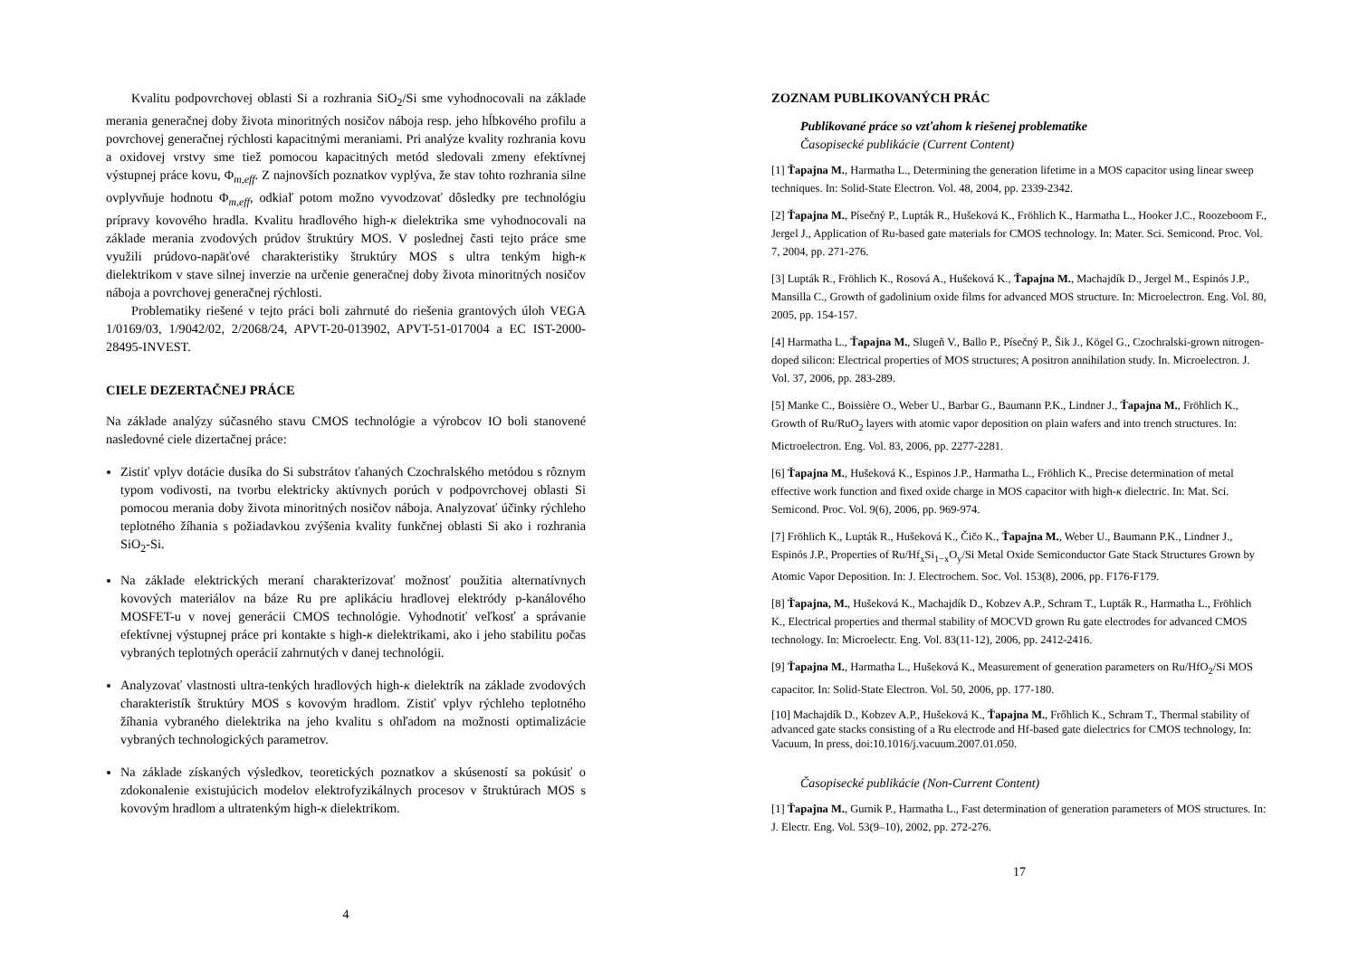Kvalitu podpovrchovej oblasti Si a rozhrania SiO<sub>2</sub>/Si sme vyhodnocovali na základe merania generačnej doby života minoritných nosičov náboja resp. jeho hĺbkového profilu a povrchovej generačnej rýchlosti kapacitnými meraniami. Pri analýze kvality rozhrania kovu a oxidovej vrstvy sme tiež pomocou kapacitných metód sledovali zmeny efektívnej výstupnej práce kovu, Φ<sub>m,eff</sub>. Z najnovších poznatkov vyplýva, že stav tohto rozhrania silne ovplyvňuje hodnotu Φ<sub>m,eff</sub>, odkiaľ potom možno vyvodzovať dôsledky pre technológiu prípravy kovového hradla. Kvalitu hradlového high-κ dielektrika sme vyhodnocovali na základe merania zvodových prúdov štruktúry MOS. V poslednej časti tejto práce sme využili prúdovo-napäťové charakteristiky štruktúry MOS s ultra tenkým high-κ dielektrikom v stave silnej inverzie na určenie generačnej doby života minoritných nosičov náboja a povrchovej generačnej rýchlosti.
Problematiky riešené v tejto práci boli zahrnuté do riešenia grantových úloh VEGA 1/0169/03, 1/9042/02, 2/2068/24, APVT-20-013902, APVT-51-017004 a EC IST-2000-28495-INVEST.
CIELE DEZERTAČNEJ PRÁCE
Na základe analýzy súčasného stavu CMOS technológie a výrobcov IO boli stanovené nasledovné ciele dizertačnej práce:
Zistiť vplyv dotácie dusíka do Si substrátov ťahaných Czochralského metódou s rôznym typom vodivosti, na tvorbu elektricky aktívnych porúch v podpovrchovej oblasti Si pomocou merania doby života minoritných nosičov náboja. Analyzovať účinky rýchleho teplotného žíhania s požiadavkou zvýšenia kvality funkčnej oblasti Si ako i rozhrania SiO<sub>2</sub>-Si.
Na základe elektrických meraní charakterizovať možnosť použitia alternatívnych kovových materiálov na báze Ru pre aplikáciu hradlovej elektródy p-kanálového MOSFET-u v novej generácii CMOS technológie. Vyhodnotiť veľkosť a správanie efektívnej výstupnej práce pri kontakte s high-κ dielektrikami, ako i jeho stabilitu počas vybraných teplotných operácií zahrnutých v danej technológii.
Analyzovať vlastnosti ultra-tenkých hradlových high-κ dielektrík na základe zvodových charakteristík štruktúry MOS s kovovým hradlom. Zistiť vplyv rýchleho teplotného žíhania vybraného dielektrika na jeho kvalitu s ohľadom na možnosti optimalizácie vybraných technologických parametrov.
Na základe získaných výsledkov, teoretických poznatkov a skúseností sa pokúsiť o zdokonalenie existujúcich modelov elektrofyzikálnych procesov v štruktúrach MOS s kovovým hradlom a ultratenkým high-κ dielektrikom.
4
ZOZNAM PUBLIKOVANÝCH PRÁC
Publikované práce so vzťahom k riešenej problematike
Časopisecké publikácie (Current Content)
[1] Ťapajna M., Harmatha L., Determining the generation lifetime in a MOS capacitor using linear sweep techniques. In: Solid-State Electron. Vol. 48, 2004, pp. 2339-2342.
[2] Ťapajna M., Písečný P., Lupták R., Hušeková K., Fröhlich K., Harmatha L., Hooker J.C., Roozeboom F., Jergel J., Application of Ru-based gate materials for CMOS technology. In: Mater. Sci. Semicond. Proc. Vol. 7, 2004, pp. 271-276.
[3] Lupták R., Fröhlich K., Rosová A., Hušeková K., Ťapajna M., Machajdík D., Jergel M., Espinós J.P., Mansilla C., Growth of gadolinium oxide films for advanced MOS structure. In: Microelectron. Eng. Vol. 80, 2005, pp. 154-157.
[4] Harmatha L., Ťapajna M., Slugeň V., Ballo P., Písečný P., Šik J., Kögel G., Czochralski-grown nitrogen-doped silicon: Electrical properties of MOS structures; A positron annihilation study. In. Microelectron. J. Vol. 37, 2006, pp. 283-289.
[5] Manke C., Boissière O., Weber U., Barbar G., Baumann P.K., Lindner J., Ťapajna M., Fröhlich K., Growth of Ru/RuO<sub>2</sub> layers with atomic vapor deposition on plain wafers and into trench structures. In: Mictroelectron. Eng. Vol. 83, 2006, pp. 2277-2281.
[6] Ťapajna M., Hušeková K., Espinos J.P., Harmatha L., Fröhlich K., Precise determination of metal effective work function and fixed oxide charge in MOS capacitor with high-κ dielectric. In: Mat. Sci. Semicond. Proc. Vol. 9(6), 2006, pp. 969-974.
[7] Fröhlich K., Lupták R., Hušeková K., Čičo K., Ťapajna M., Weber U., Baumann P.K., Lindner J., Espinós J.P., Properties of Ru/Hf<sub>x</sub>Si<sub>1−x</sub>O<sub>y</sub>/Si Metal Oxide Semiconductor Gate Stack Structures Grown by Atomic Vapor Deposition. In: J. Electrochem. Soc. Vol. 153(8), 2006, pp. F176-F179.
[8] Ťapajna, M., Hušeková K., Machajdík D., Kobzev A.P., Schram T., Lupták R., Harmatha L., Fröhlich K., Electrical properties and thermal stability of MOCVD grown Ru gate electrodes for advanced CMOS technology. In: Microelectr. Eng. Vol. 83(11-12), 2006, pp. 2412-2416.
[9] Ťapajna M., Harmatha L., Hušeková K., Measurement of generation parameters on Ru/HfO<sub>2</sub>/Si MOS capacitor. In: Solid-State Electron. Vol. 50, 2006, pp. 177-180.
[10] Machajdík D., Kobzev A.P., Hušeková K., Ťapajna M., Frőhlich K., Schram T., Thermal stability of advanced gate stacks consisting of a Ru electrode and Hf-based gate dielectrics for CMOS technology, In: Vacuum, In press, doi:10.1016/j.vacuum.2007.01.050.
Časopisecké publikácie (Non-Current Content)
[1] Ťapajna M., Gurnik P., Harmatha L., Fast determination of generation parameters of MOS structures. In: J. Electr. Eng. Vol. 53(9–10), 2002, pp. 272-276.
17